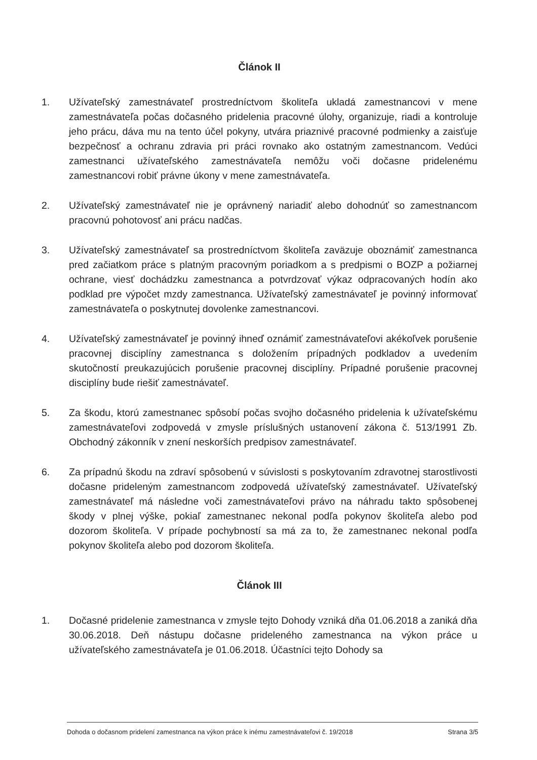Článok II
1. Užívateľský zamestnávateľ prostredníctvom školiteľa ukladá zamestnancovi v mene zamestnávateľa počas dočasného pridelenia pracovné úlohy, organizuje, riadi a kontroluje jeho prácu, dáva mu na tento účel pokyny, utvára priaznivé pracovné podmienky a zaisťuje bezpečnosť a ochranu zdravia pri práci rovnako ako ostatným zamestnancom. Vedúci zamestnanci užívateľského zamestnávateľa nemôžu voči dočasne pridelenému zamestnancovi robiť právne úkony v mene zamestnávateľa.
2. Užívateľský zamestnávateľ nie je oprávnený nariadiť alebo dohodnúť so zamestnancom pracovnú pohotovosť ani prácu nadčas.
3. Užívateľský zamestnávateľ sa prostredníctvom školiteľa zaväzuje oboznámiť zamestnanca pred začiatkom práce s platným pracovným poriadkom a s predpismi o BOZP a požiarnej ochrane, viesť dochádzku zamestnanca a potvrdzovať výkaz odpracovaných hodín ako podklad pre výpočet mzdy zamestnanca. Užívateľský zamestnávateľ je povinný informovať zamestnávateľa o poskytnutej dovolenke zamestnancovi.
4. Užívateľský zamestnávateľ je povinný ihneď oznámiť zamestnávateľovi akékoľvek porušenie pracovnej disciplíny zamestnanca s doložením prípadných podkladov a uvedením skutočností preukazujúcich porušenie pracovnej disciplíny. Prípadné porušenie pracovnej disciplíny bude riešiť zamestnávateľ.
5. Za škodu, ktorú zamestnanec spôsobí počas svojho dočasného pridelenia k užívateľskému zamestnávateľovi zodpovedá v zmysle príslušných ustanovení zákona č. 513/1991 Zb. Obchodný zákonník v znení neskorších predpisov zamestnávateľ.
6. Za prípadnú škodu na zdraví spôsobenú v súvislosti s poskytovaním zdravotnej starostlivosti dočasne prideleným zamestnancom zodpovedá užívateľský zamestnávateľ. Užívateľský zamestnávateľ má následne voči zamestnávateľovi právo na náhradu takto spôsobenej škody v plnej výške, pokiaľ zamestnanec nekonal podľa pokynov školiteľa alebo pod dozorom školiteľa. V prípade pochybností sa má za to, že zamestnanec nekonal podľa pokynov školiteľa alebo pod dozorom školiteľa.
Článok III
1. Dočasné pridelenie zamestnanca v zmysle tejto Dohody vzniká dňa 01.06.2018 a zaniká dňa 30.06.2018. Deň nástupu dočasne prideleného zamestnanca na výkon práce u užívateľského zamestnávateľa je 01.06.2018. Účastníci tejto Dohody sa
Dohoda o dočasnom pridelení zamestnanca na výkon práce k inému zamestnávateľovi č. 19/2018 Strana 3/5